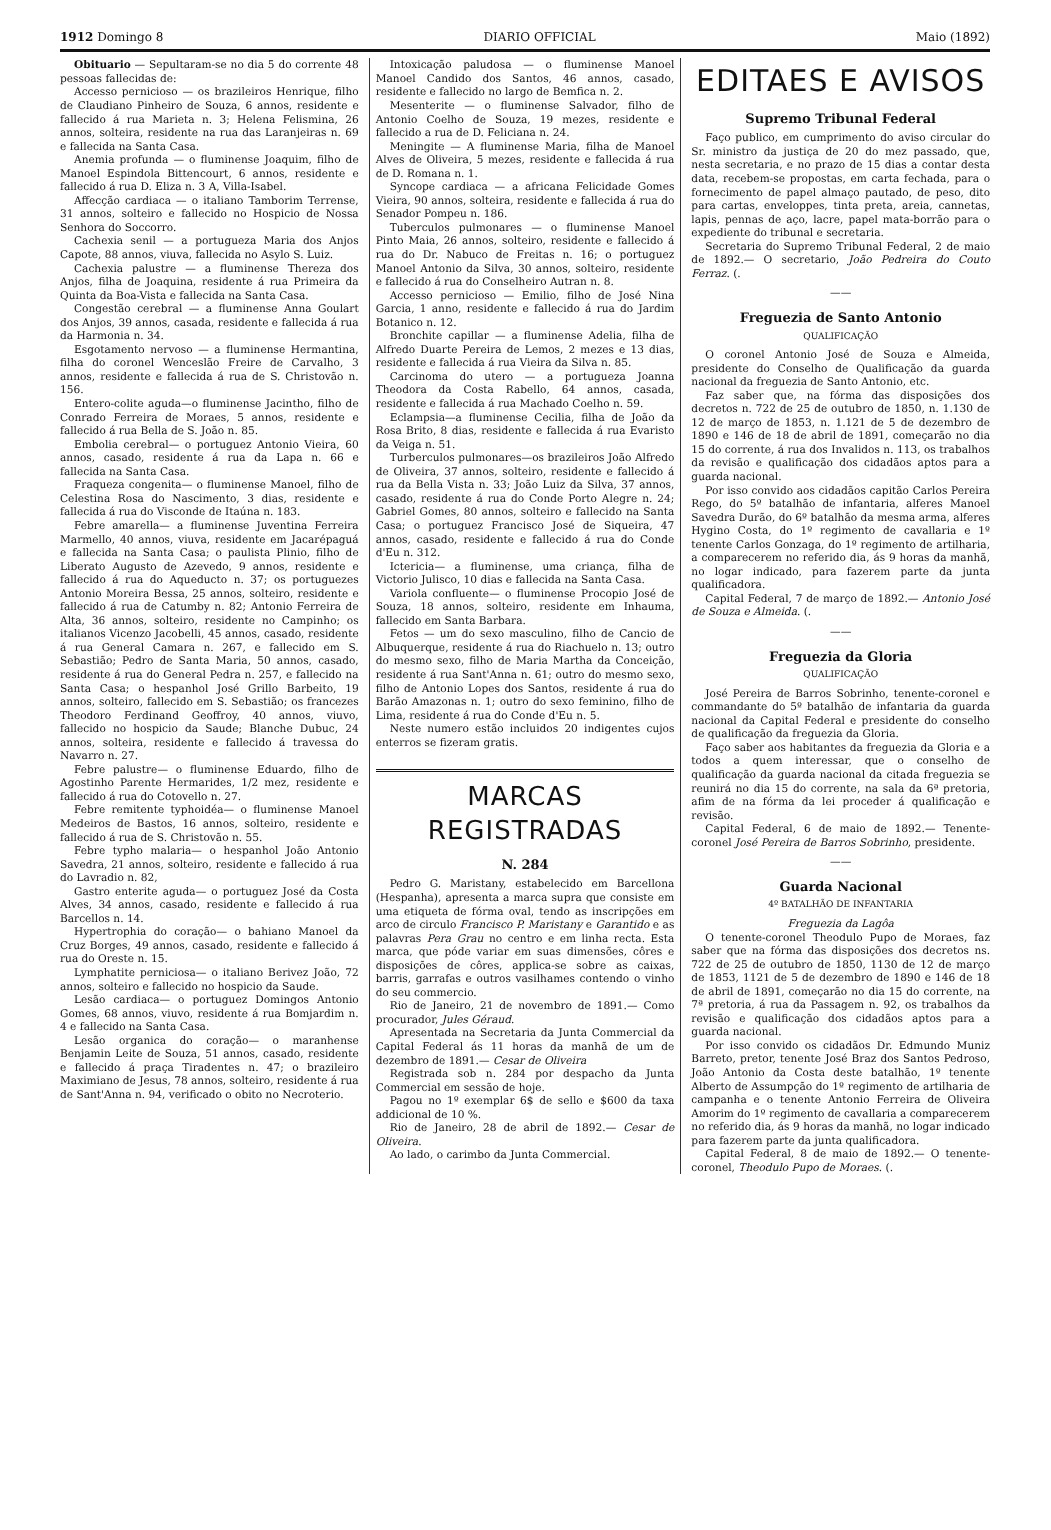1912 Domingo 8 DIARIO OFFICIAL Maio (1892)
Obituario — Sepultaram-se no dia 5 do corrente 48 pessoas fallecidas de:
Accesso pernicioso — os brazileiros Henrique, filho de Claudiano Pinheiro de Souza, 6 annos, residente e fallecido á rua Marieta n. 3; Helena Felismina, 26 annos, solteira, residente na rua das Laranjeiras n. 69 e fallecida na Santa Casa.
Anemia profunda — o fluminense Joaquim, filho de Manoel Espindola Bittencourt, 6 annos, residente e fallecido á rua D. Eliza n. 3 A, Villa-Isabel.
Affecção cardiaca — o italiano Tamborim Terrense, 31 annos, solteiro e fallecido no Hospicio de Nossa Senhora do Soccorro.
Cachexia senil — a portugueza Maria dos Anjos Capote, 88 annos, viuva, fallecida no Asylo S. Luiz.
Cachexia palustre — a fluminense Thereza dos Anjos, filha de Joaquina, residente á rua Primeira da Quinta da Boa-Vista e fallecida na Santa Casa.
Congestão cerebral — a fluminense Anna Goulart dos Anjos, 39 annos, casada, residente e fallecida á rua da Harmonia n. 34.
Esgotamento nervoso — a fluminense Hermantina, filha do coronel Wenceslão Freire de Carvalho, 3 annos, residente e fallecida á rua de S. Christovão n. 156.
Entero-colite aguda—o fluminense Jacintho, filho de Conrado Ferreira de Moraes, 5 annos, residente e fallecido á rua Bella de S. João n. 85.
Embolia cerebral— o portuguez Antonio Vieira, 60 annos, casado, residente á rua da Lapa n. 66 e fallecida na Santa Casa.
Fraqueza congenita— o fluminense Manoel, filho de Celestina Rosa do Nascimento, 3 dias, residente e fallecida á rua do Visconde de Itaúna n. 183.
Febre amarella— a fluminense Juventina Ferreira Marmello, 40 annos, viuva, residente em Jacarépaguá e fallecida na Santa Casa; o paulista Plinio, filho de Liberato Augusto de Azevedo, 9 annos, residente e fallecido á rua do Aqueducto n. 37; os portuguezes Antonio Moreira Bessa, 25 annos, solteiro, residente e fallecido á rua de Catumby n. 82; Antonio Ferreira de Alta, 36 annos, solteiro, residente no Campinho; os italianos Vicenzo Jacobelli, 45 annos, casado, residente á rua General Camara n. 267, e fallecido em S. Sebastião; Pedro de Santa Maria, 50 annos, casado, residente á rua do General Pedra n. 257, e fallecido na Santa Casa; o hespanhol José Grillo Barbeito, 19 annos, solteiro, fallecido em S. Sebastião; os francezes Theodoro Ferdinand Geoffroy, 40 annos, viuvo, fallecido no hospicio da Saude; Blanche Dubuc, 24 annos, solteira, residente e fallecido á travessa do Navarro n. 27.
Febre palustre— o fluminense Eduardo, filho de Agostinho Parente Hermarides, 1/2 mez, residente e fallecido á rua do Cotovello n. 27.
Febre remitente typhoidéa— o fluminense Manoel Medeiros de Bastos, 16 annos, solteiro, residente e fallecido á rua de S. Christovão n. 55.
Febre typho malaria— o hespanhol João Antonio Savedra, 21 annos, solteiro, residente e fallecido á rua do Lavradio n. 82,
Gastro enterite aguda— o portuguez José da Costa Alves, 34 annos, casado, residente e fallecido á rua Barcellos n. 14.
Hypertrophia do coração— o bahiano Manoel da Cruz Borges, 49 annos, casado, residente e fallecido á rua do Oreste n. 15.
Lymphatite perniciosa— o italiano Berivez João, 72 annos, solteiro e fallecido no hospicio da Saude.
Lesão cardiaca— o portuguez Domingos Antonio Gomes, 68 annos, viuvo, residente á rua Bomjardim n. 4 e fallecido na Santa Casa.
Lesão organica do coração— o maranhense Benjamin Leite de Souza, 51 annos, casado, residente e fallecido á praça Tiradentes n. 47; o brazileiro Maximiano de Jesus, 78 annos, solteiro, residente á rua de Sant'Anna n. 94, verificado o obito no Necroterio.
Intoxicação paludosa — o fluminense Manoel Manoel Candido dos Santos, 46 annos, casado, residente e fallecido no largo de Bemfica n. 2.
Mesenterite — o fluminense Salvador, filho de Antonio Coelho de Souza, 19 mezes, residente e fallecido a rua de D. Feliciana n. 24.
Meningite — A fluminense Maria, filha de Manoel Alves de Oliveira, 5 mezes, residente e fallecida á rua de D. Romana n. 1.
Syncope cardiaca — a africana Felicidade Gomes Vieira, 90 annos, solteira, residente e fallecida á rua do Senador Pompeu n. 186.
Tuberculos pulmonares — o fluminense Manoel Pinto Maia, 26 annos, solteiro, residente e fallecido á rua do Dr. Nabuco de Freitas n. 16; o portuguez Manoel Antonio da Silva, 30 annos, solteiro, residente e fallecido á rua do Conselheiro Autran n. 8.
Accesso pernicioso — Emilio, filho de José Nina Garcia, 1 anno, residente e fallecido á rua do Jardim Botanico n. 12.
Bronchite capillar — a fluminense Adelia, filha de Alfredo Duarte Pereira de Lemos, 2 mezes e 13 dias, residente e fallecida á rua Vieira da Silva n. 85.
Carcinoma do utero — a portugueza Joanna Theodora da Costa Rabello, 64 annos, casada, residente e fallecida á rua Machado Coelho n. 59.
Eclampsia—a fluminense Cecilia, filha de João da Rosa Brito, 8 dias, residente e fallecida á rua Evaristo da Veiga n. 51.
Turberculos pulmonares—os brazileiros João Alfredo de Oliveira, 37 annos, solteiro, residente e fallecido á rua da Bella Vista n. 33; João Luiz da Silva, 37 annos, casado, residente á rua do Conde Porto Alegre n. 24; Gabriel Gomes, 80 annos, solteiro e fallecido na Santa Casa; o portuguez Francisco José de Siqueira, 47 annos, casado, residente e fallecido á rua do Conde d'Eu n. 312.
Ictericia— a fluminense, uma criança, filha de Victorio Julisco, 10 dias e fallecida na Santa Casa.
Variola confluente— o fluminense Procopio José de Souza, 18 annos, solteiro, residente em Inhauma, fallecido em Santa Barbara.
Fetos — um do sexo masculino, filho de Cancio de Albuquerque, residente á rua do Riachuelo n. 13; outro do mesmo sexo, filho de Maria Martha da Conceição, residente á rua Sant'Anna n. 61; outro do mesmo sexo, filho de Antonio Lopes dos Santos, residente á rua do Barão Amazonas n. 1; outro do sexo feminino, filho de Lima, residente á rua do Conde d'Eu n. 5.
Neste numero estão incluidos 20 indigentes cujos enterros se fizeram gratis.
MARCAS REGISTRADAS
N. 284
Pedro G. Maristany, estabelecido em Barcellona (Hespanha), apresenta a marca supra que consiste em uma etiqueta de fórma oval, tendo as inscripções em arco de circulo Francisco P. Maristany e Garantido e as palavras Pera Grau no centro e em linha recta. Esta marca, que póde variar em suas dimensões, côres e disposições de côres, applica-se sobre as caixas, barris, garrafas e outros vasilhames contendo o vinho do seu commercio.
Rio de Janeiro, 21 de novembro de 1891.— Como procurador, Jules Géraud.
Apresentada na Secretaria da Junta Commercial da Capital Federal ás 11 horas da manhã de um de dezembro de 1891.— Cesar de Oliveira
Registrada sob n. 284 por despacho da Junta Commercial em sessão de hoje.
Pagou no 1º exemplar 6$ de sello e $600 da taxa addicional de 10 %.
Rio de Janeiro, 28 de abril de 1892.— Cesar de Oliveira.
Ao lado, o carimbo da Junta Commercial.
EDITAES E AVISOS
Supremo Tribunal Federal
Faço publico, em cumprimento do aviso circular do Sr. ministro da justiça de 20 do mez passado, que, nesta secretaria, e no prazo de 15 dias a contar desta data, recebem-se propostas, em carta fechada, para o fornecimento de papel almaço pautado, de peso, dito para cartas, envelop­pes, tinta preta, areia, cannetas, lapis, pennas de aço, lacre, papel mata-borrão para o expediente do tribunal e secretaria.
Secretaria do Supremo Tribunal Federal, 2 de maio de 1892.— O secretario, João Pedreira do Couto Ferraz. (.
——
Freguezia de Santo Antonio
QUALIFICAÇÃO
O coronel Antonio José de Souza e Almeida, presidente do Conselho de Qualificação da guarda nacional da freguezia de Santo Antonio, etc.
Faz saber que, na fórma das disposições dos decretos n. 722 de 25 de outubro de 1850, n. 1.130 de 12 de março de 1853, n. 1.121 de 5 de dezembro de 1890 e 146 de 18 de abril de 1891, começarão no dia 15 do corrente, á rua dos Invalidos n. 113, os trabalhos da revisão e qualificação dos cidadãos aptos para a guarda nacional.
Por isso convido aos cidadãos capitão Carlos Pereira Rego, do 5º batalhão de infantaria, alferes Manoel Savedra Durão, do 6º batalhão da mesma arma, alferes Hygino Costa, do 1º regimento de cavallaria e 1º tenente Carlos Gonzaga, do 1º regimento de artilharia, a comparecerem no referido dia, ás 9 horas da manhã, no logar indicado, para fazerem parte da junta qualificadora.
Capital Federal, 7 de março de 1892.— Antonio José de Souza e Almeida. (.
——
Freguezia da Gloria
QUALIFICAÇÃO
José Pereira de Barros Sobrinho, tenente-coronel e commandante do 5º batalhão de infantaria da guarda nacional da Capital Federal e presidente do conselho de qualificação da freguezia da Gloria.
Faço saber aos habitantes da freguezia da Gloria e a todos a quem interessar, que o conselho de qualificação da guarda nacional da citada freguezia se reunirá no dia 15 do corrente, na sala da 6ª pretoria, afim de na fórma da lei proceder á qualificação e revisão.
Capital Federal, 6 de maio de 1892.— Tenente-coronel José Pereira de Barros Sobrinho, presidente.
——
Guarda Nacional
4º BATALHÃO DE INFANTARIA
Freguezia da Lagôa
O tenente-coronel Theodulo Pupo de Moraes, faz saber que na fórma das disposições dos decretos ns. 722 de 25 de outubro de 1850, 1130 de 12 de março de 1853, 1121 de 5 de dezembro de 1890 e 146 de 18 de abril de 1891, começarão no dia 15 do corrente, na 7ª pretoria, á rua da Passagem n. 92, os trabalhos da revisão e qualificação dos cidadãos aptos para a guarda nacional.
Por isso convido os cidadãos Dr. Edmundo Muniz Barreto, pretor, tenente José Braz dos Santos Pedroso, João Antonio da Costa deste batalhão, 1º tenente Alberto de Assumpção do 1º regimento de artilharia de campanha e o tenente Antonio Ferreira de Oliveira Amorim do 1º regimento de cavallaria a comparecerem no referido dia, ás 9 horas da manhã, no logar indicado para fazerem parte da junta qualificadora.
Capital Federal, 8 de maio de 1892.— O tenente-coronel, Theodulo Pupo de Moraes. (.